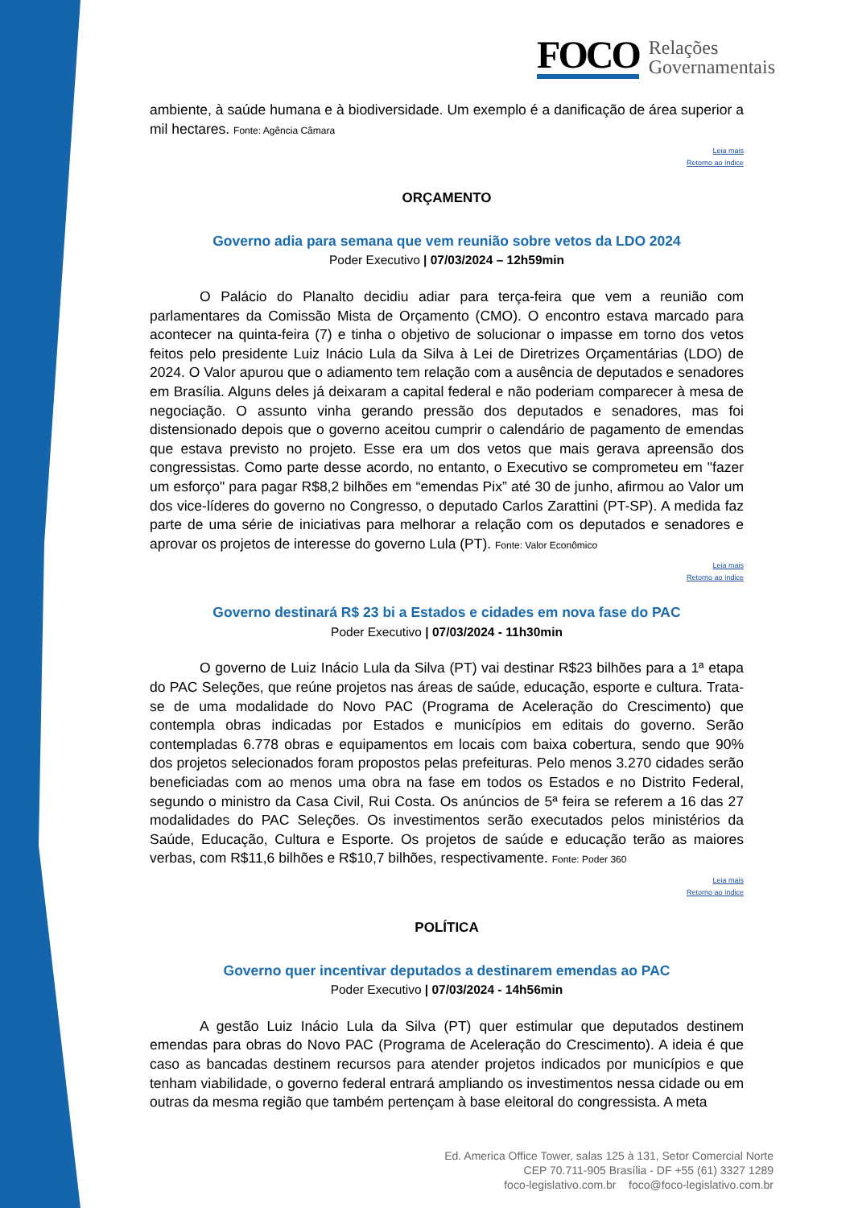FOCO
Relações
Governamentais
ambiente, à saúde humana e à biodiversidade. Um exemplo é a danificação de área superior a mil hectares. Fonte: Agência Câmara
Leia mais
Retorno ao índice
ORÇAMENTO
Governo adia para semana que vem reunião sobre vetos da LDO 2024
Poder Executivo | 07/03/2024 – 12h59min
O Palácio do Planalto decidiu adiar para terça-feira que vem a reunião com parlamentares da Comissão Mista de Orçamento (CMO). O encontro estava marcado para acontecer na quinta-feira (7) e tinha o objetivo de solucionar o impasse em torno dos vetos feitos pelo presidente Luiz Inácio Lula da Silva à Lei de Diretrizes Orçamentárias (LDO) de 2024. O Valor apurou que o adiamento tem relação com a ausência de deputados e senadores em Brasília. Alguns deles já deixaram a capital federal e não poderiam comparecer à mesa de negociação. O assunto vinha gerando pressão dos deputados e senadores, mas foi distensionado depois que o governo aceitou cumprir o calendário de pagamento de emendas que estava previsto no projeto. Esse era um dos vetos que mais gerava apreensão dos congressistas. Como parte desse acordo, no entanto, o Executivo se comprometeu em "fazer um esforço" para pagar R$8,2 bilhões em “emendas Pix” até 30 de junho, afirmou ao Valor um dos vice-líderes do governo no Congresso, o deputado Carlos Zarattini (PT-SP). A medida faz parte de uma série de iniciativas para melhorar a relação com os deputados e senadores e aprovar os projetos de interesse do governo Lula (PT). Fonte: Valor Econômico
Leia mais
Retorno ao índice
Governo destinará R$ 23 bi a Estados e cidades em nova fase do PAC
Poder Executivo | 07/03/2024 - 11h30min
O governo de Luiz Inácio Lula da Silva (PT) vai destinar R$23 bilhões para a 1ª etapa do PAC Seleções, que reúne projetos nas áreas de saúde, educação, esporte e cultura. Trata-se de uma modalidade do Novo PAC (Programa de Aceleração do Crescimento) que contempla obras indicadas por Estados e municípios em editais do governo. Serão contempladas 6.778 obras e equipamentos em locais com baixa cobertura, sendo que 90% dos projetos selecionados foram propostos pelas prefeituras. Pelo menos 3.270 cidades serão beneficiadas com ao menos uma obra na fase em todos os Estados e no Distrito Federal, segundo o ministro da Casa Civil, Rui Costa. Os anúncios de 5ª feira se referem a 16 das 27 modalidades do PAC Seleções. Os investimentos serão executados pelos ministérios da Saúde, Educação, Cultura e Esporte. Os projetos de saúde e educação terão as maiores verbas, com R$11,6 bilhões e R$10,7 bilhões, respectivamente. Fonte: Poder 360
Leia mais
Retorno ao índice
POLÍTICA
Governo quer incentivar deputados a destinarem emendas ao PAC
Poder Executivo | 07/03/2024 - 14h56min
A gestão Luiz Inácio Lula da Silva (PT) quer estimular que deputados destinem emendas para obras do Novo PAC (Programa de Aceleração do Crescimento). A ideia é que caso as bancadas destinem recursos para atender projetos indicados por municípios e que tenham viabilidade, o governo federal entrará ampliando os investimentos nessa cidade ou em outras da mesma região que também pertençam à base eleitoral do congressista. A meta
Ed. America Office Tower, salas 125 à 131, Setor Comercial Norte
CEP 70.711-905 Brasília - DF +55 (61) 3327 1289
foco-legislativo.com.br foco@foco-legislativo.com.br